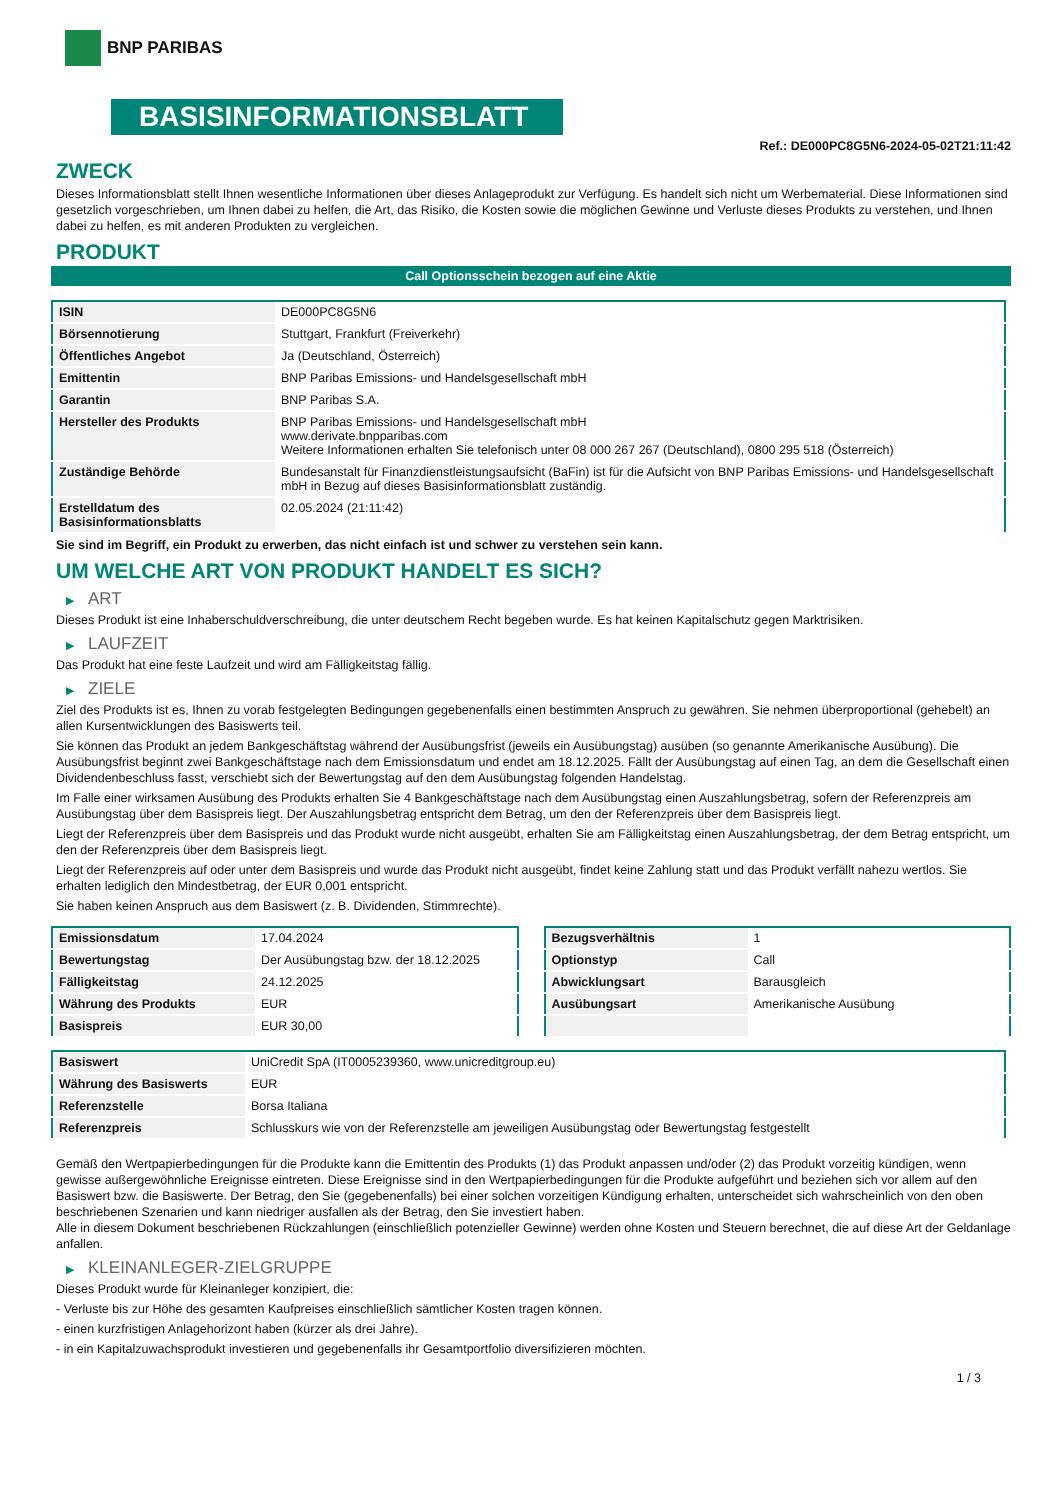BNP PARIBAS
BASISINFORMATIONSBLATT
Ref.: DE000PC8G5N6-2024-05-02T21:11:42
ZWECK
Dieses Informationsblatt stellt Ihnen wesentliche Informationen über dieses Anlageprodukt zur Verfügung. Es handelt sich nicht um Werbematerial. Diese Informationen sind gesetzlich vorgeschrieben, um Ihnen dabei zu helfen, die Art, das Risiko, die Kosten sowie die möglichen Gewinne und Verluste dieses Produkts zu verstehen, und Ihnen dabei zu helfen, es mit anderen Produkten zu vergleichen.
PRODUKT
Call Optionsschein bezogen auf eine Aktie
| ISIN | DE000PC8G5N6 |
| Börsennotierung | Stuttgart, Frankfurt (Freiverkehr) |
| Öffentliches Angebot | Ja (Deutschland, Österreich) |
| Emittentin | BNP Paribas Emissions- und Handelsgesellschaft mbH |
| Garantin | BNP Paribas S.A. |
| Hersteller des Produkts | BNP Paribas Emissions- und Handelsgesellschaft mbH www.derivate.bnpparibas.com Weitere Informationen erhalten Sie telefonisch unter 08 000 267 267 (Deutschland), 0800 295 518 (Österreich) |
| Zuständige Behörde | Bundesanstalt für Finanzdienstleistungsaufsicht (BaFin) ist für die Aufsicht von BNP Paribas Emissions- und Handelsgesellschaft mbH in Bezug auf dieses Basisinformationsblatt zuständig. |
| Erstelldatum des Basisinformationsblatts | 02.05.2024 (21:11:42) |
Sie sind im Begriff, ein Produkt zu erwerben, das nicht einfach ist und schwer zu verstehen sein kann.
UM WELCHE ART VON PRODUKT HANDELT ES SICH?
▶ ART
Dieses Produkt ist eine Inhaberschuldverschreibung, die unter deutschem Recht begeben wurde. Es hat keinen Kapitalschutz gegen Marktrisiken.
▶ LAUFZEIT
Das Produkt hat eine feste Laufzeit und wird am Fälligkeitstag fällig.
▶ ZIELE
Ziel des Produkts ist es, Ihnen zu vorab festgelegten Bedingungen gegebenenfalls einen bestimmten Anspruch zu gewähren. Sie nehmen überproportional (gehebelt) an allen Kursentwicklungen des Basiswerts teil.
Sie können das Produkt an jedem Bankgeschäftstag während der Ausübungsfrist (jeweils ein Ausübungstag) ausüben (so genannte Amerikanische Ausübung). Die Ausübungsfrist beginnt zwei Bankgeschäftstage nach dem Emissionsdatum und endet am 18.12.2025. Fällt der Ausübungstag auf einen Tag, an dem die Gesellschaft einen Dividendenbeschluss fasst, verschiebt sich der Bewertungstag auf den dem Ausübungstag folgenden Handelstag.
Im Falle einer wirksamen Ausübung des Produkts erhalten Sie 4 Bankgeschäftstage nach dem Ausübungstag einen Auszahlungsbetrag, sofern der Referenzpreis am Ausübungstag über dem Basispreis liegt. Der Auszahlungsbetrag entspricht dem Betrag, um den der Referenzpreis über dem Basispreis liegt.
Liegt der Referenzpreis über dem Basispreis und das Produkt wurde nicht ausgeübt, erhalten Sie am Fälligkeitstag einen Auszahlungsbetrag, der dem Betrag entspricht, um den der Referenzpreis über dem Basispreis liegt.
Liegt der Referenzpreis auf oder unter dem Basispreis und wurde das Produkt nicht ausgeübt, findet keine Zahlung statt und das Produkt verfällt nahezu wertlos. Sie erhalten lediglich den Mindestbetrag, der EUR 0,001 entspricht.
Sie haben keinen Anspruch aus dem Basiswert (z. B. Dividenden, Stimmrechte).
| Emissionsdatum | 17.04.2024 |
| Bewertungstag | Der Ausübungstag bzw. der 18.12.2025 |
| Fälligkeitstag | 24.12.2025 |
| Währung des Produkts | EUR |
| Basispreis | EUR 30,00 |
| Bezugsverhältnis | 1 |
| Optionstyp | Call |
| Abwicklungsart | Barausgleich |
| Ausübungsart | Amerikanische Ausübung |
| Basiswert | UniCredit SpA (IT0005239360, www.unicreditgroup.eu) |
| Währung des Basiswerts | EUR |
| Referenzstelle | Borsa Italiana |
| Referenzpreis | Schlusskurs wie von der Referenzstelle am jeweiligen Ausübungstag oder Bewertungstag festgestellt |
Gemäß den Wertpapierbedingungen für die Produkte kann die Emittentin des Produkts (1) das Produkt anpassen und/oder (2) das Produkt vorzeitig kündigen, wenn gewisse außergewöhnliche Ereignisse eintreten. Diese Ereignisse sind in den Wertpapierbedingungen für die Produkte aufgeführt und beziehen sich vor allem auf den Basiswert bzw. die Basiswerte. Der Betrag, den Sie (gegebenenfalls) bei einer solchen vorzeitigen Kündigung erhalten, unterscheidet sich wahrscheinlich von den oben beschriebenen Szenarien und kann niedriger ausfallen als der Betrag, den Sie investiert haben.
Alle in diesem Dokument beschriebenen Rückzahlungen (einschließlich potenzieller Gewinne) werden ohne Kosten und Steuern berechnet, die auf diese Art der Geldanlage anfallen.
▶ KLEINANLEGER-ZIELGRUPPE
Dieses Produkt wurde für Kleinanleger konzipiert, die:
- Verluste bis zur Höhe des gesamten Kaufpreises einschließlich sämtlicher Kosten tragen können.
- einen kurzfristigen Anlagehorizont haben (kürzer als drei Jahre).
- in ein Kapitalzuwachsprodukt investieren und gegebenenfalls ihr Gesamtportfolio diversifizieren möchten.
1 / 3